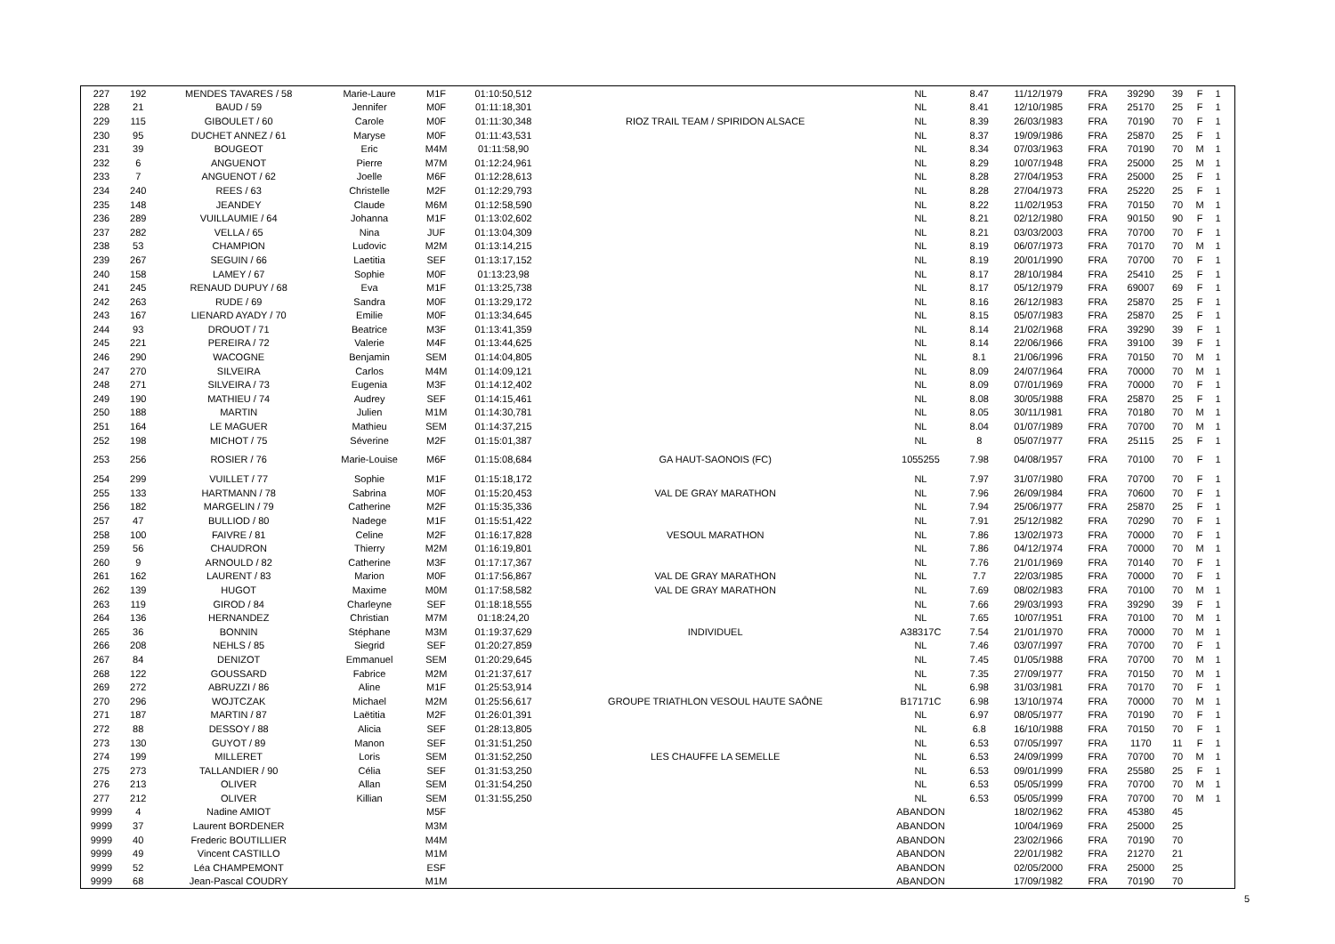| 227 | 192 | MENDES TAVARES / 58 | Marie-Laure | M1F | 01:10:50,512 | | NL | 8.47 | 11/12/1979 | FRA | 39290 | 39 | F | 1 | |
| 228 | 21 | BAUD / 59 | Jennifer | M0F | 01:11:18,301 | | NL | 8.41 | 12/10/1985 | FRA | 25170 | 25 | F | 1 | |
| 229 | 115 | GIBOULET / 60 | Carole | M0F | 01:11:30,348 | RIOZ TRAIL TEAM / SPIRIDON ALSACE | NL | 8.39 | 26/03/1983 | FRA | 70190 | 70 | F | 1 | |
| 230 | 95 | DUCHET ANNEZ / 61 | Maryse | M0F | 01:11:43,531 | | NL | 8.37 | 19/09/1986 | FRA | 25870 | 25 | F | 1 | |
| 231 | 39 | BOUGEOT | Eric | M4M | 01:11:58,90 | | NL | 8.34 | 07/03/1963 | FRA | 70190 | 70 | M | 1 | |
| 232 | 6 | ANGUENOT | Pierre | M7M | 01:12:24,961 | | NL | 8.29 | 10/07/1948 | FRA | 25000 | 25 | M | 1 | |
| 233 | 7 | ANGUENOT / 62 | Joelle | M6F | 01:12:28,613 | | NL | 8.28 | 27/04/1953 | FRA | 25000 | 25 | F | 1 | |
| 234 | 240 | REES / 63 | Christelle | M2F | 01:12:29,793 | | NL | 8.28 | 27/04/1973 | FRA | 25220 | 25 | F | 1 | |
| 235 | 148 | JEANDEY | Claude | M6M | 01:12:58,590 | | NL | 8.22 | 11/02/1953 | FRA | 70150 | 70 | M | 1 | |
| 236 | 289 | VUILLAUMIE / 64 | Johanna | M1F | 01:13:02,602 | | NL | 8.21 | 02/12/1980 | FRA | 90150 | 90 | F | 1 | |
| 237 | 282 | VELLA / 65 | Nina | JUF | 01:13:04,309 | | NL | 8.21 | 03/03/2003 | FRA | 70700 | 70 | F | 1 | |
| 238 | 53 | CHAMPION | Ludovic | M2M | 01:13:14,215 | | NL | 8.19 | 06/07/1973 | FRA | 70170 | 70 | M | 1 | |
| 239 | 267 | SEGUIN / 66 | Laetitia | SEF | 01:13:17,152 | | NL | 8.19 | 20/01/1990 | FRA | 70700 | 70 | F | 1 | |
| 240 | 158 | LAMEY / 67 | Sophie | M0F | 01:13:23,98 | | NL | 8.17 | 28/10/1984 | FRA | 25410 | 25 | F | 1 | |
| 241 | 245 | RENAUD DUPUY / 68 | Eva | M1F | 01:13:25,738 | | NL | 8.17 | 05/12/1979 | FRA | 69007 | 69 | F | 1 | |
| 242 | 263 | RUDE / 69 | Sandra | M0F | 01:13:29,172 | | NL | 8.16 | 26/12/1983 | FRA | 25870 | 25 | F | 1 | |
| 243 | 167 | LIENARD AYADY / 70 | Emilie | M0F | 01:13:34,645 | | NL | 8.15 | 05/07/1983 | FRA | 25870 | 25 | F | 1 | |
| 244 | 93 | DROUOT / 71 | Beatrice | M3F | 01:13:41,359 | | NL | 8.14 | 21/02/1968 | FRA | 39290 | 39 | F | 1 | |
| 245 | 221 | PEREIRA / 72 | Valerie | M4F | 01:13:44,625 | | NL | 8.14 | 22/06/1966 | FRA | 39100 | 39 | F | 1 | |
| 246 | 290 | WACOGNE | Benjamin | SEM | 01:14:04,805 | | NL | 8.1 | 21/06/1996 | FRA | 70150 | 70 | M | 1 | |
| 247 | 270 | SILVEIRA | Carlos | M4M | 01:14:09,121 | | NL | 8.09 | 24/07/1964 | FRA | 70000 | 70 | M | 1 | |
| 248 | 271 | SILVEIRA / 73 | Eugenia | M3F | 01:14:12,402 | | NL | 8.09 | 07/01/1969 | FRA | 70000 | 70 | F | 1 | |
| 249 | 190 | MATHIEU / 74 | Audrey | SEF | 01:14:15,461 | | NL | 8.08 | 30/05/1988 | FRA | 25870 | 25 | F | 1 | |
| 250 | 188 | MARTIN | Julien | M1M | 01:14:30,781 | | NL | 8.05 | 30/11/1981 | FRA | 70180 | 70 | M | 1 | |
| 251 | 164 | LE MAGUER | Mathieu | SEM | 01:14:37,215 | | NL | 8.04 | 01/07/1989 | FRA | 70700 | 70 | M | 1 | |
| 252 | 198 | MICHOT / 75 | Séverine | M2F | 01:15:01,387 | | NL | 8 | 05/07/1977 | FRA | 25115 | 25 | F | 1 | |
| 253 | 256 | ROSIER / 76 | Marie-Louise | M6F | 01:15:08,684 | GA HAUT-SAONOIS (FC) | 1055255 | 7.98 | 04/08/1957 | FRA | 70100 | 70 | F | 1 | |
| 254 | 299 | VUILLET / 77 | Sophie | M1F | 01:15:18,172 | | NL | 7.97 | 31/07/1980 | FRA | 70700 | 70 | F | 1 | |
| 255 | 133 | HARTMANN / 78 | Sabrina | M0F | 01:15:20,453 | VAL DE GRAY MARATHON | NL | 7.96 | 26/09/1984 | FRA | 70600 | 70 | F | 1 | |
| 256 | 182 | MARGELIN / 79 | Catherine | M2F | 01:15:35,336 | | NL | 7.94 | 25/06/1977 | FRA | 25870 | 25 | F | 1 | |
| 257 | 47 | BULLIOD / 80 | Nadege | M1F | 01:15:51,422 | | NL | 7.91 | 25/12/1982 | FRA | 70290 | 70 | F | 1 | |
| 258 | 100 | FAIVRE / 81 | Celine | M2F | 01:16:17,828 | VESOUL MARATHON | NL | 7.86 | 13/02/1973 | FRA | 70000 | 70 | F | 1 | |
| 259 | 56 | CHAUDRON | Thierry | M2M | 01:16:19,801 | | NL | 7.86 | 04/12/1974 | FRA | 70000 | 70 | M | 1 | |
| 260 | 9 | ARNOULD / 82 | Catherine | M3F | 01:17:17,367 | | NL | 7.76 | 21/01/1969 | FRA | 70140 | 70 | F | 1 | |
| 261 | 162 | LAURENT / 83 | Marion | M0F | 01:17:56,867 | VAL DE GRAY MARATHON | NL | 7.7 | 22/03/1985 | FRA | 70000 | 70 | F | 1 | |
| 262 | 139 | HUGOT | Maxime | M0M | 01:17:58,582 | VAL DE GRAY MARATHON | NL | 7.69 | 08/02/1983 | FRA | 70100 | 70 | M | 1 | |
| 263 | 119 | GIROD / 84 | Charleyne | SEF | 01:18:18,555 | | NL | 7.66 | 29/03/1993 | FRA | 39290 | 39 | F | 1 | |
| 264 | 136 | HERNANDEZ | Christian | M7M | 01:18:24,20 | | NL | 7.65 | 10/07/1951 | FRA | 70100 | 70 | M | 1 | |
| 265 | 36 | BONNIN | Stéphane | M3M | 01:19:37,629 | INDIVIDUEL | A38317C | 7.54 | 21/01/1970 | FRA | 70000 | 70 | M | 1 | |
| 266 | 208 | NEHLS / 85 | Siegrid | SEF | 01:20:27,859 | | NL | 7.46 | 03/07/1997 | FRA | 70700 | 70 | F | 1 | |
| 267 | 84 | DENIZOT | Emmanuel | SEM | 01:20:29,645 | | NL | 7.45 | 01/05/1988 | FRA | 70700 | 70 | M | 1 | |
| 268 | 122 | GOUSSARD | Fabrice | M2M | 01:21:37,617 | | NL | 7.35 | 27/09/1977 | FRA | 70150 | 70 | M | 1 | |
| 269 | 272 | ABRUZZI / 86 | Aline | M1F | 01:25:53,914 | | NL | 6.98 | 31/03/1981 | FRA | 70170 | 70 | F | 1 | |
| 270 | 296 | WOJTCZAK | Michael | M2M | 01:25:56,617 | GROUPE TRIATHLON VESOUL HAUTE SAÔNE | B17171C | 6.98 | 13/10/1974 | FRA | 70000 | 70 | M | 1 | |
| 271 | 187 | MARTIN / 87 | Laëtitia | M2F | 01:26:01,391 | | NL | 6.97 | 08/05/1977 | FRA | 70190 | 70 | F | 1 | |
| 272 | 88 | DESSOY / 88 | Alicia | SEF | 01:28:13,805 | | NL | 6.8 | 16/10/1988 | FRA | 70150 | 70 | F | 1 | |
| 273 | 130 | GUYOT / 89 | Manon | SEF | 01:31:51,250 | | NL | 6.53 | 07/05/1997 | FRA | 1170 | 11 | F | 1 | |
| 274 | 199 | MILLERET | Loris | SEM | 01:31:52,250 | LES CHAUFFE LA SEMELLE | NL | 6.53 | 24/09/1999 | FRA | 70700 | 70 | M | 1 | |
| 275 | 273 | TALLANDIER / 90 | Célia | SEF | 01:31:53,250 | | NL | 6.53 | 09/01/1999 | FRA | 25580 | 25 | F | 1 | |
| 276 | 213 | OLIVER | Allan | SEM | 01:31:54,250 | | NL | 6.53 | 05/05/1999 | FRA | 70700 | 70 | M | 1 | |
| 277 | 212 | OLIVER | Killian | SEM | 01:31:55,250 | | NL | 6.53 | 05/05/1999 | FRA | 70700 | 70 | M | 1 | |
| 9999 | 4 | Nadine AMIOT | | M5F | | | ABANDON | | 18/02/1962 | FRA | 45380 | 45 | | | |
| 9999 | 37 | Laurent BORDENER | | M3M | | | ABANDON | | 10/04/1969 | FRA | 25000 | 25 | | | |
| 9999 | 40 | Frederic BOUTILLIER | | M4M | | | ABANDON | | 23/02/1966 | FRA | 70190 | 70 | | | |
| 9999 | 49 | Vincent CASTILLO | | M1M | | | ABANDON | | 22/01/1982 | FRA | 21270 | 21 | | | |
| 9999 | 52 | Léa CHAMPEMONT | | ESF | | | ABANDON | | 02/05/2000 | FRA | 25000 | 25 | | | |
| 9999 | 68 | Jean-Pascal COUDRY | | M1M | | | ABANDON | | 17/09/1982 | FRA | 70190 | 70 | | | |
5